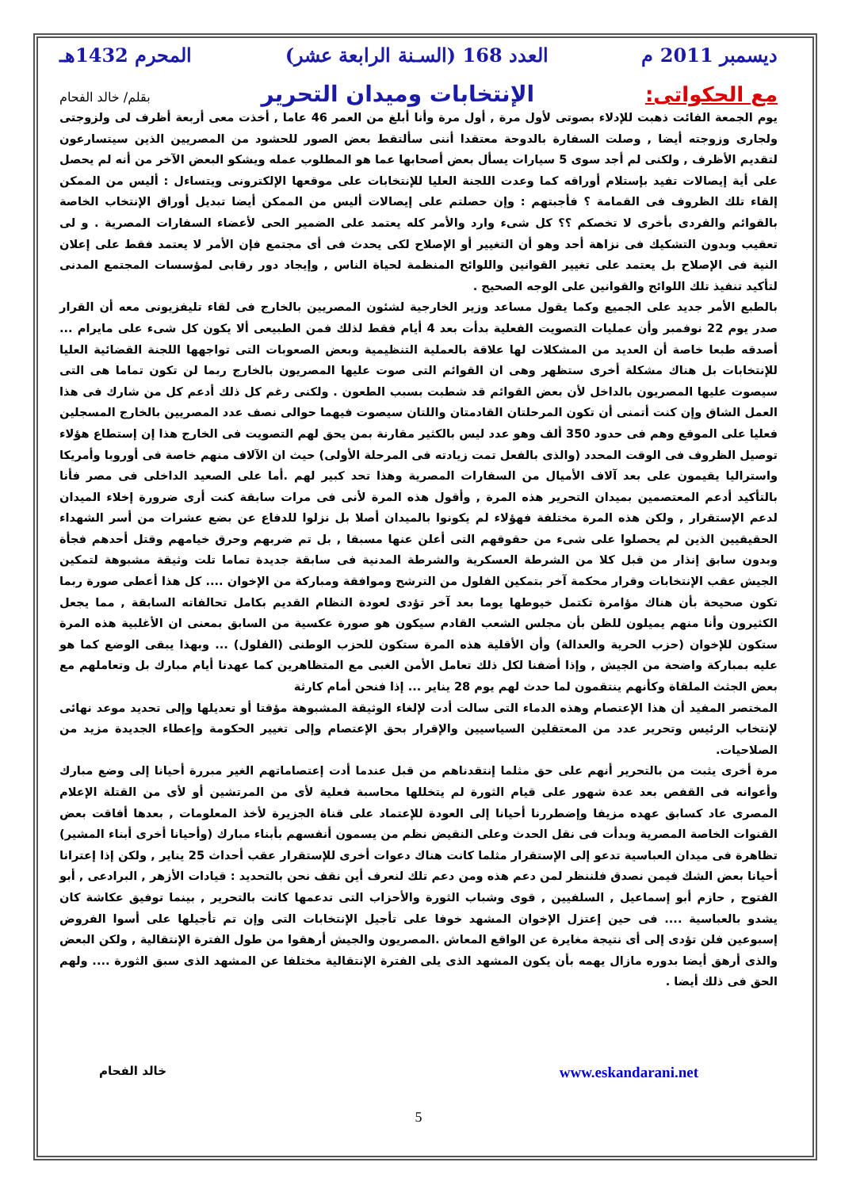ديسمبر 2011 م العدد 168 (السـنة الرابعة عشر) المحرم 1432هـ
مع الحكواتى: الإنتخابات وميدان التحرير بقلم/ خالد الفحام
يوم الجمعة الفائت ذهبت للإدلاء بصوتى لأول مرة , أول مرة وأنا أبلغ من العمر 46 عاما , أخذت معى أربعة أظرف لى ولزوجتى ولجارى وزوجته أيضا , وصلت السفارة بالدوحة معتقدا أننى سألتقط بعض الصور للحشود من المصريين الذين سيتسارعون لتقديم الأظرف , ولكنى لم أجد سوى 5 سيارات يسأل بعض أصحابها عما هو المطلوب عمله ويشكو البعض الآخر من أنه لم يحصل على أية إيصالات تفيد بإستلام أوراقه كما وعدت اللجنة العليا للإنتخابات على موقعها الإلكترونى ويتساءل : أليس من الممكن إلقاء تلك الظروف فى القمامة ؟ فأجبتهم : وإن حصلتم على إيصالات أليس من الممكن أيضا تبديل أوراق الإنتخاب الخاصة بالقوائم والفردى بأخرى لا تخصكم ؟؟ كل شىء وارد والأمر كله يعتمد على الضمير الحى لأعضاء السفارات المصرية . و لى تعقيب وبدون التشكيك فى نزاهة أحد وهو أن التغيير أو الإصلاح لكى يحدث فى أى مجتمع فإن الأمر لا يعتمد فقط على إعلان النية فى الإصلاح بل يعتمد على تغيير القوانين واللوائح المنظمة لحياة الناس , وإيجاد دور رقابى لمؤسسات المجتمع المدنى لتأكيد تنفيذ تلك اللوائح والقوانين على الوجه الصحيح .
بالطبع الأمر جديد على الجميع وكما يقول مساعد وزير الخارجية لشئون المصريين بالخارج فى لقاء تليفزيونى معه أن القرار صدر يوم 22 نوفمبر وأن عمليات التصويت الفعلية بدأت بعد 4 أيام فقط لذلك فمن الطبيعى ألا يكون كل شىء على مايرام ... أصدقه طبعا خاصة أن العديد من المشكلات لها علاقة بالعملية التنظيمية وبعض الصعوبات التى تواجهها اللجنة القضائية العليا للإنتخابات بل هناك مشكلة أخرى ستظهر وهى ان القوائم التى صوت عليها المصريون بالخارج ربما لن تكون تماما هى التى سيصوت عليها المصريون بالداخل لأن بعض القوائم قد شطبت بسبب الطعون . ولكنى رغم كل ذلك أدعم كل من شارك فى هذا العمل الشاق وإن كنت أتمنى أن تكون المرحلتان القادمتان واللتان سيصوت فيهما حوالى نصف عدد المصريين بالخارج المسجلين فعليا على الموقع وهم فى حدود 350 ألف وهو عدد ليس بالكثير مقارنة بمن يحق لهم التصويت فى الخارج هذا إن إستطاع هؤلاء توصيل الظروف فى الوقت المحدد (والذى بالفعل تمت زيادته فى المرحلة الأولى) حيث ان الآلاف منهم خاصة فى أوروبا وأمريكا واستراليا يقيمون على بعد آلاف الأميال من السفارات المصرية وهذا تحد كبير لهم .أما على الصعيد الداخلى فى مصر فأنا بالتأكيد أدعم المعتصمين بميدان التحرير هذه المرة , وأقول هذه المرة لأنى فى مرات سابقة كنت أرى ضرورة إخلاء الميدان لدعم الإستقرار , ولكن هذه المرة مختلفة فهؤلاء لم يكونوا بالميدان أصلا بل نزلوا للدفاع عن بضع عشرات من أسر الشهداء الحقيقيين الذين لم يحصلوا على شىء من حقوقهم التى أعلن عنها مسبقا , بل تم ضربهم وحرق خيامهم وقتل أحدهم فجأة وبدون سابق إنذار من قبل كلا من الشرطة العسكرية والشرطة المدنية فى سابقة جديدة تماما تلت وثيقة مشبوهة لتمكين الجيش عقب الإنتخابات وقرار محكمة آخر بتمكين الفلول من الترشح وموافقة ومباركة من الإخوان .... كل هذا أعطى صورة ربما تكون صحيحة بأن هناك مؤامرة تكتمل خيوطها يوما بعد آخر تؤدى لعودة النظام القديم بكامل تحالفاته السابقة , مما يجعل الكثيرون وأنا منهم يميلون للظن بأن مجلس الشعب القادم سيكون هو صورة عكسية من السابق بمعنى ان الأغلبية هذه المرة ستكون للإخوان (حزب الحرية والعدالة) وأن الأقلية هذه المرة ستكون للحزب الوطنى (الفلول) ... وبهذا يبقى الوضع كما هو عليه بمباركة واضحة من الجيش , وإذا أضفنا لكل ذلك تعامل الأمن الغبى مع المتظاهرين كما عهدنا أيام مبارك بل وتعاملهم مع بعض الجثث الملقاة وكأنهم ينتقمون لما حدث لهم يوم 28 يناير ... إذا فنحن أمام كارثة
المختصر المفيد أن هذا الإعتصام وهذه الدماء التى سالت أدت لإلغاء الوثيقة المشبوهة مؤقتا أو تعديلها وإلى تحديد موعد نهائى لإنتخاب الرئيس وتحرير عدد من المعتقلين السياسيين والإقرار بحق الإعتصام وإلى تغيير الحكومة وإعطاء الجديدة مزيد من الصلاحيات.
مرة أخرى يثبت من بالتحرير أنهم على حق مثلما إنتقدناهم من قبل عندما أدت إعتصاماتهم الغير مبررة أحيانا إلى وضع مبارك وأعوانه فى القفص بعد عدة شهور على قيام الثورة لم يتخللها محاسبة فعلية لأى من المرتشين أو لأى من القتلة الإعلام المصرى عاد كسابق عهده مزيفا وإضطررنا أحيانا إلى العودة للإعتماد على قناة الجزيرة لأخذ المعلومات , بعدها أفاقت بعض القنوات الخاصة المصرية وبدأت فى نقل الحدث وعلى النقيض نظم من يسمون أنفسهم بأبناء مبارك (وأحيانا أخرى أبناء المشير) تظاهرة فى ميدان العباسية تدعو إلى الإستقرار مثلما كانت هناك دعوات أخرى للإستقرار عقب أحداث 25 يناير , ولكن إذا إعترانا أحيانا بعض الشك فيمن نصدق فلننظر لمن دعم هذه ومن دعم تلك لنعرف أين نقف نحن بالتحديد : قيادات الأزهر , البرادعى , أبو الفتوح , حازم أبو إسماعيل , السلفيين , قوى وشباب الثورة والأحزاب التى تدعمها كانت بالتحرير , بينما توفيق عكاشة كان يشدو بالعباسية .... فى حين إعتزل الإخوان المشهد خوفا على تأجيل الإنتخابات التى وإن تم تأجيلها على أسوا الفروض إسبوعين فلن تؤدى إلى أى نتيجة مغايرة عن الواقع المعاش .المصريون والجيش أرهقوا من طول الفترة الإنتقالية , ولكن البعض والذى أرهق أيضا بدوره مازال يهمه بأن يكون المشهد الذى يلى الفترة الإنتقالية مختلفا عن المشهد الذى سبق الثورة .... ولهم الحق فى ذلك أيضا .
www.eskandarani.net خالد الفحام
5